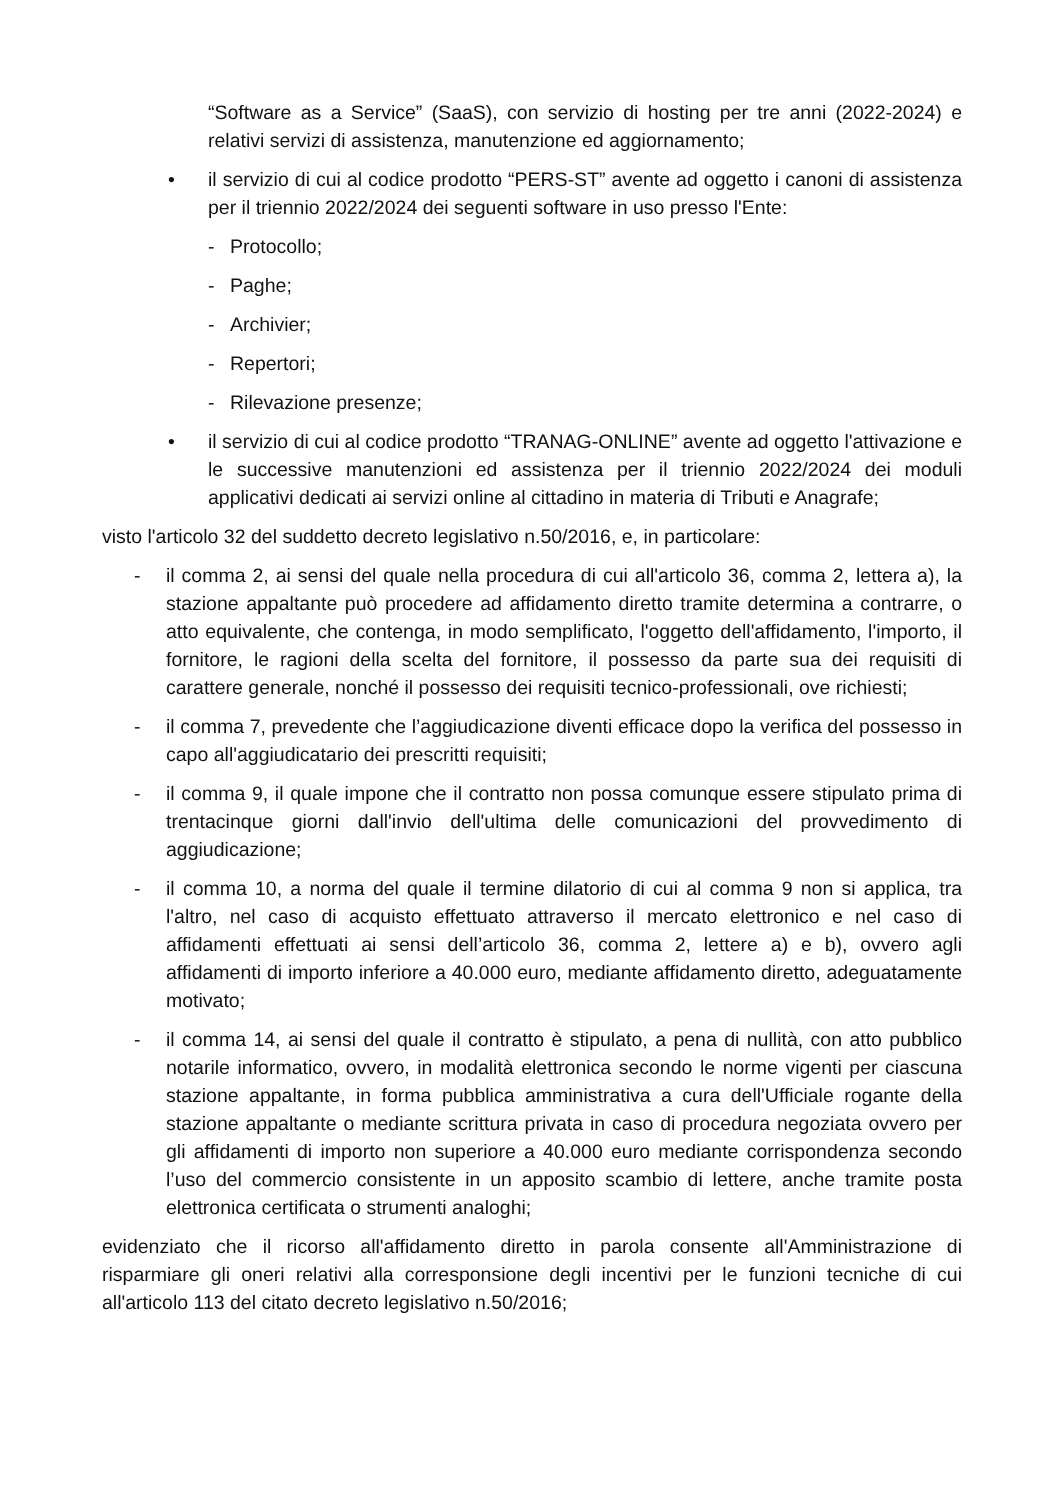“Software as a Service” (SaaS), con servizio di hosting per tre anni (2022-2024) e relativi servizi di assistenza, manutenzione ed aggiornamento;
• il servizio di cui al codice prodotto “PERS-ST” avente ad oggetto i canoni di assistenza per il triennio 2022/2024 dei seguenti software in uso presso l'Ente:
- Protocollo;
- Paghe;
- Archivier;
- Repertori;
- Rilevazione presenze;
• il servizio di cui al codice prodotto “TRANAG-ONLINE” avente ad oggetto l'attivazione e le successive manutenzioni ed assistenza per il triennio 2022/2024 dei moduli applicativi dedicati ai servizi online al cittadino in materia di Tributi e Anagrafe;
visto l'articolo 32 del suddetto decreto legislativo n.50/2016, e, in particolare:
- il comma 2, ai sensi del quale nella procedura di cui all'articolo 36, comma 2, lettera a), la stazione appaltante può procedere ad affidamento diretto tramite determina a contrarre, o atto equivalente, che contenga, in modo semplificato, l'oggetto dell'affidamento, l'importo, il fornitore, le ragioni della scelta del fornitore, il possesso da parte sua dei requisiti di carattere generale, nonché il possesso dei requisiti tecnico-professionali, ove richiesti;
- il comma 7, prevedente che l’aggiudicazione diventi efficace dopo la verifica del possesso in capo all'aggiudicatario dei prescritti requisiti;
- il comma 9, il quale impone che il contratto non possa comunque essere stipulato prima di trentacinque giorni dall'invio dell'ultima delle comunicazioni del provvedimento di aggiudicazione;
- il comma 10, a norma del quale il termine dilatorio di cui al comma 9 non si applica, tra l'altro, nel caso di acquisto effettuato attraverso il mercato elettronico e nel caso di affidamenti effettuati ai sensi dell’articolo 36, comma 2, lettere a) e b), ovvero agli affidamenti di importo inferiore a 40.000 euro, mediante affidamento diretto, adeguatamente motivato;
- il comma 14, ai sensi del quale il contratto è stipulato, a pena di nullità, con atto pubblico notarile informatico, ovvero, in modalità elettronica secondo le norme vigenti per ciascuna stazione appaltante, in forma pubblica amministrativa a cura dell'Ufficiale rogante della stazione appaltante o mediante scrittura privata in caso di procedura negoziata ovvero per gli affidamenti di importo non superiore a 40.000 euro mediante corrispondenza secondo l’uso del commercio consistente in un apposito scambio di lettere, anche tramite posta elettronica certificata o strumenti analoghi;
evidenziato che il ricorso all'affidamento diretto in parola consente all'Amministrazione di risparmiare gli oneri relativi alla corresponsione degli incentivi per le funzioni tecniche di cui all'articolo 113 del citato decreto legislativo n.50/2016;